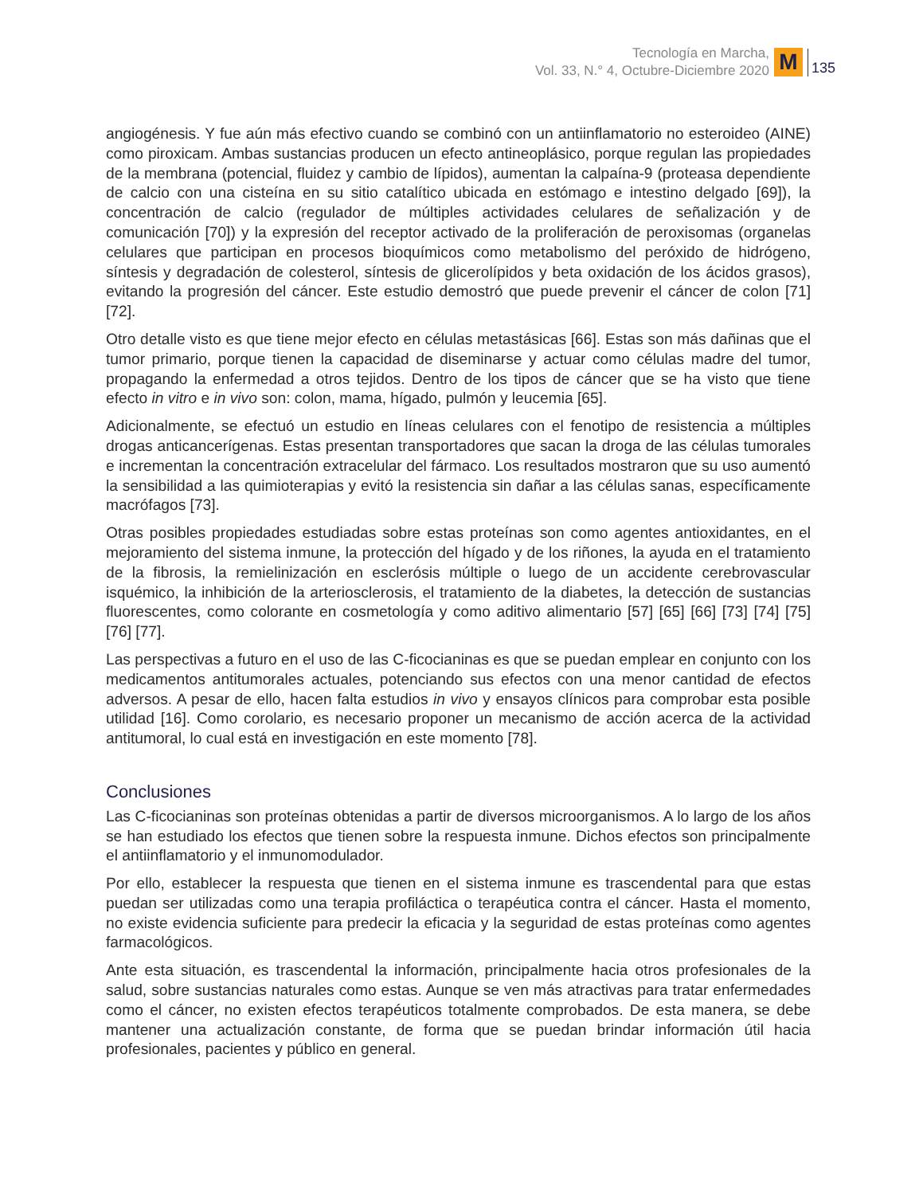Tecnología en Marcha,
Vol. 33, N.° 4, Octubre-Diciembre 2020
M
135
angiogénesis. Y fue aún más efectivo cuando se combinó con un antiinflamatorio no esteroideo (AINE) como piroxicam. Ambas sustancias producen un efecto antineoplásico, porque regulan las propiedades de la membrana (potencial, fluidez y cambio de lípidos), aumentan la calpaína-9 (proteasa dependiente de calcio con una cisteína en su sitio catalítico ubicada en estómago e intestino delgado [69]), la concentración de calcio (regulador de múltiples actividades celulares de señalización y de comunicación [70]) y la expresión del receptor activado de la proliferación de peroxisomas (organelas celulares que participan en procesos bioquímicos como metabolismo del peróxido de hidrógeno, síntesis y degradación de colesterol, síntesis de glicerolípidos y beta oxidación de los ácidos grasos), evitando la progresión del cáncer. Este estudio demostró que puede prevenir el cáncer de colon [71] [72].
Otro detalle visto es que tiene mejor efecto en células metastásicas [66]. Estas son más dañinas que el tumor primario, porque tienen la capacidad de diseminarse y actuar como células madre del tumor, propagando la enfermedad a otros tejidos. Dentro de los tipos de cáncer que se ha visto que tiene efecto in vitro e in vivo son: colon, mama, hígado, pulmón y leucemia [65].
Adicionalmente, se efectuó un estudio en líneas celulares con el fenotipo de resistencia a múltiples drogas anticancerígenas. Estas presentan transportadores que sacan la droga de las células tumorales e incrementan la concentración extracelular del fármaco. Los resultados mostraron que su uso aumentó la sensibilidad a las quimioterapias y evitó la resistencia sin dañar a las células sanas, específicamente macrófagos [73].
Otras posibles propiedades estudiadas sobre estas proteínas son como agentes antioxidantes, en el mejoramiento del sistema inmune, la protección del hígado y de los riñones, la ayuda en el tratamiento de la fibrosis, la remielinización en esclerósis múltiple o luego de un accidente cerebrovascular isquémico, la inhibición de la arteriosclerosis, el tratamiento de la diabetes, la detección de sustancias fluorescentes, como colorante en cosmetología y como aditivo alimentario [57] [65] [66] [73] [74] [75] [76] [77].
Las perspectivas a futuro en el uso de las C-ficocianinas es que se puedan emplear en conjunto con los medicamentos antitumorales actuales, potenciando sus efectos con una menor cantidad de efectos adversos. A pesar de ello, hacen falta estudios in vivo y ensayos clínicos para comprobar esta posible utilidad [16]. Como corolario, es necesario proponer un mecanismo de acción acerca de la actividad antitumoral, lo cual está en investigación en este momento [78].
Conclusiones
Las C-ficocianinas son proteínas obtenidas a partir de diversos microorganismos. A lo largo de los años se han estudiado los efectos que tienen sobre la respuesta inmune. Dichos efectos son principalmente el antiinflamatorio y el inmunomodulador.
Por ello, establecer la respuesta que tienen en el sistema inmune es trascendental para que estas puedan ser utilizadas como una terapia profiláctica o terapéutica contra el cáncer. Hasta el momento, no existe evidencia suficiente para predecir la eficacia y la seguridad de estas proteínas como agentes farmacológicos.
Ante esta situación, es trascendental la información, principalmente hacia otros profesionales de la salud, sobre sustancias naturales como estas. Aunque se ven más atractivas para tratar enfermedades como el cáncer, no existen efectos terapéuticos totalmente comprobados. De esta manera, se debe mantener una actualización constante, de forma que se puedan brindar información útil hacia profesionales, pacientes y público en general.